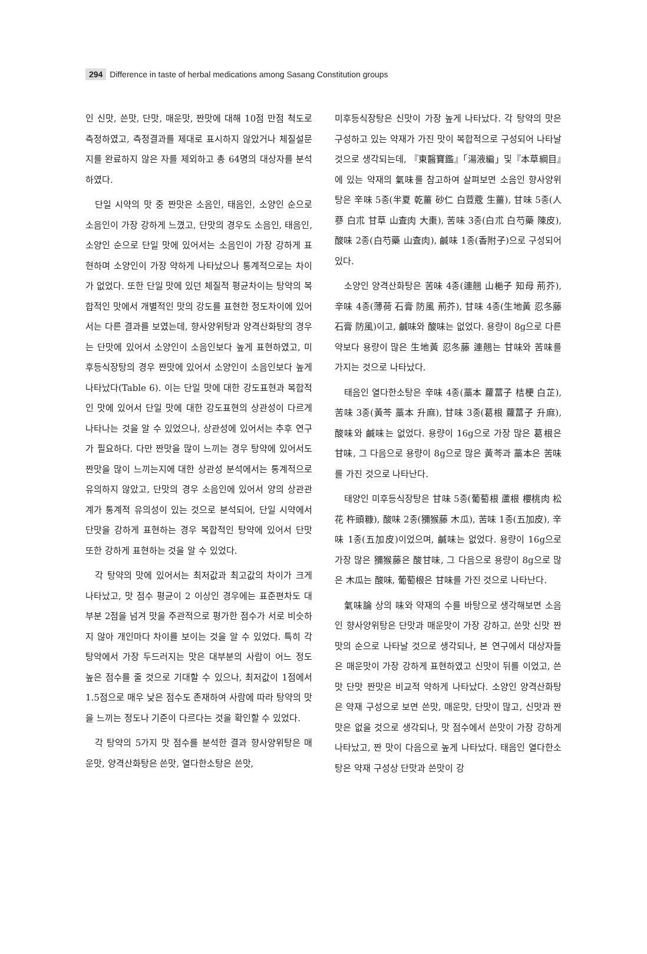294 Difference in taste of herbal medications among Sasang Constitution groups
인 신맛, 쓴맛, 단맛, 매운맛, 짠맛에 대해 10점 만점 척도로 측정하였고, 측정결과를 제대로 표시하지 않았거나 체질설문지를 완료하지 않은 자를 제외하고 총 64명의 대상자를 분석하였다.
단일 시약의 맛 중 짠맛은 소음인, 태음인, 소양인 순으로 소음인이 가장 강하게 느꼈고, 단맛의 경우도 소음인, 태음인, 소양인 순으로 단일 맛에 있어서는 소음인이 가장 강하게 표현하며 소양인이 가장 약하게 나타났으나 통계적으로는 차이가 없었다. 또한 단일 맛에 있던 체질적 평균차이는 탕약의 복합적인 맛에서 개별적인 맛의 강도를 표현한 정도차이에 있어서는 다른 결과를 보였는데, 향사양위탕과 양격산화탕의 경우는 단맛에 있어서 소양인이 소음인보다 높게 표현하였고, 미후등식장탕의 경우 짠맛에 있어서 소양인이 소음인보다 높게 나타났다(Table 6). 이는 단일 맛에 대한 강도표현과 복합적인 맛에 있어서 단일 맛에 대한 강도표현의 상관성이 다르게 나타나는 것을 알 수 있었으나, 상관성에 있어서는 추후 연구가 필요하다. 다만 짠맛을 많이 느끼는 경우 탕약에 있어서도 짠맛을 많이 느끼는지에 대한 상관성 분석에서는 통계적으로 유의하지 않았고, 단맛의 경우 소음인에 있어서 양의 상관관계가 통계적 유의성이 있는 것으로 분석되어, 단일 시약에서 단맛을 강하게 표현하는 경우 복합적인 탕약에 있어서 단맛 또한 강하게 표현하는 것을 알 수 있었다.
각 탕약의 맛에 있어서는 최저값과 최고값의 차이가 크게 나타났고, 맛 점수 평균이 2 이상인 경우에는 표준편차도 대부분 2점을 넘겨 맛을 주관적으로 평가한 점수가 서로 비슷하지 않아 개인마다 차이를 보이는 것을 알 수 있었다. 특히 각 탕약에서 가장 두드러지는 맛은 대부분의 사람이 어느 정도 높은 점수를 줄 것으로 기대할 수 있으나, 최저값이 1점에서 1.5점으로 매우 낮은 점수도 존재하여 사람에 따라 탕약의 맛을 느끼는 정도나 기준이 다르다는 것을 확인할 수 있었다.
각 탕약의 5가지 맛 점수를 분석한 결과 향사양위탕은 매운맛, 양격산화탕은 쓴맛, 열다한소탕은 쓴맛,
미후등식장탕은 신맛이 가장 높게 나타났다. 각 탕약의 맛은 구성하고 있는 약재가 가진 맛이 복합적으로 구성되어 나타날 것으로 생각되는데, 『東醫寶鑑』「湯液編」및『本草綱目』에 있는 약재의 氣味를 참고하여 살펴보면 소음인 향사양위탕은 辛味 5종(半夏 乾薑 砂仁 白荳蔲 生薑), 甘味 5종(人蔘 白朮 甘草 山査肉 大棗), 苦味 3종(白朮 白芍藥 陳皮), 酸味 2종(白芍藥 山査肉), 鹹味 1종(香附子)으로 구성되어 있다.
소양인 양격산화탕은 苦味 4종(連翹 山梔子 知母 荊芥), 辛味 4종(薄荷 石膏 防風 荊芥), 甘味 4종(生地黃 忍冬藤 石膏 防風)이고, 鹹味와 酸味는 없었다. 용량이 8g으로 다른 약보다 용량이 많은 生地黃 忍冬藤 連翹는 甘味와 苦味를 가지는 것으로 나타났다.
태음인 열다한소탕은 辛味 4종(藁本 蘿葍子 桔梗 白芷), 苦味 3종(黃芩 藁本 升麻), 甘味 3종(葛根 蘿葍子 升麻), 酸味와 鹹味는 없었다. 용량이 16g으로 가장 많은 葛根은 甘味, 그 다음으로 용량이 8g으로 많은 黃芩과 藁本은 苦味를 가진 것으로 나타난다.
태양인 미후등식장탕은 甘味 5종(葡萄根 蘆根 櫻桃肉 松花 杵頭糠), 酸味 2종(獼猴藤 木瓜), 苦味 1종(五加皮), 辛味 1종(五加皮)이었으며, 鹹味는 없었다. 용량이 16g으로 가장 많은 獼猴藤은 酸甘味, 그 다음으로 용량이 8g으로 많은 木瓜는 酸味, 葡萄根은 甘味를 가진 것으로 나타난다.
氣味論 상의 味와 약재의 수를 바탕으로 생각해보면 소음인 향사양위탕은 단맛과 매운맛이 가장 강하고, 쓴맛 신맛 짠맛의 순으로 나타날 것으로 생각되나, 본 연구에서 대상자들은 매운맛이 가장 강하게 표현하였고 신맛이 뒤를 이었고, 쓴맛 단맛 짠맛은 비교적 약하게 나타났다. 소양인 양격산화탕은 약재 구성으로 보면 쓴맛, 매운맛, 단맛이 많고, 신맛과 짠맛은 없을 것으로 생각되나, 맛 점수에서 쓴맛이 가장 강하게 나타났고, 짠 맛이 다음으로 높게 나타났다. 태음인 열다한소탕은 약재 구성상 단맛과 쓴맛이 강